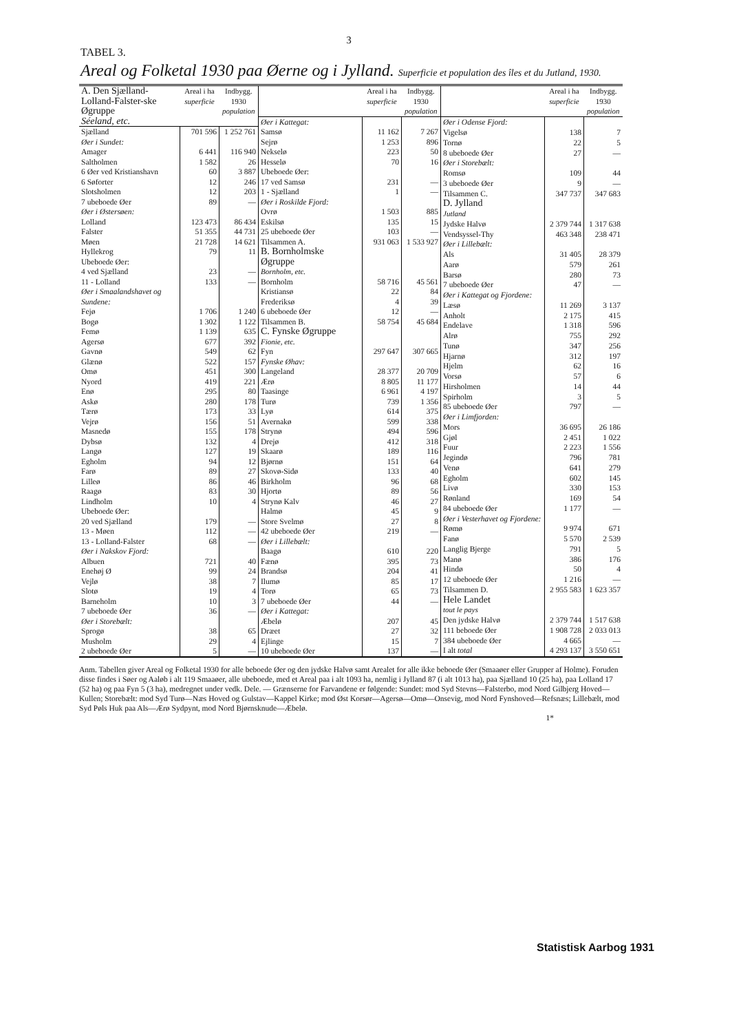3
TABEL 3.
Areal og Folketal 1930 paa Øerne og i Jylland. Superficie et population des îles et du Jutland, 1930.
| A. Den Sjælland-Lolland-Falster-ske Øgruppe Séeland, etc. | Areal i ha superficie | Indbygg. 1930 population |
| --- | --- | --- |
| Sjælland | 701 596 | 1 252 761 |
| Øer i Sundet: | | |
| Amager | 6 441 | 116 940 |
| Saltholmen | 1 582 | 26 |
| 6 Øer ved Kristianshavn | 60 | 3 887 |
| 6 Søforter | 12 | 246 |
| Slotsholmen | 12 | 203 |
| 7 ubeboede Øer | 89 | — |
| Øer i Østersøen: | | |
| Lolland | 123 473 | 86 434 |
| Falster | 51 355 | 44 731 |
| Møen | 21 728 | 14 621 |
| Hyllekrog | 79 | 11 |
| Ubeboede Øer: | | |
| 4 ved Sjælland | 23 | — |
| 11 - Lolland | 133 | — |
| Øer i Smaalandshavet og Sundene: | | |
| Fejø | 1 706 | 1 240 |
| Bogø | 1 302 | 1 122 |
| Femø | 1 139 | 635 |
| Agersø | 677 | 392 |
| Gavnø | 549 | 62 |
| Glænø | 522 | 157 |
| Omø | 451 | 300 |
| Nyord | 419 | 221 |
| Enø | 295 | 80 |
| Askø | 280 | 178 |
| Tærø | 173 | 33 |
| Vejrø | 156 | 51 |
| Masnedø | 155 | 178 |
| Dybsø | 132 | 4 |
| Langø | 127 | 19 |
| Egholm | 94 | 12 |
| Farø | 89 | 27 |
| Lilleø | 86 | 46 |
| Raagø | 83 | 30 |
| Lindholm | 10 | 4 |
| Ubeboede Øer: | | |
| 20 ved Sjælland | 179 | — |
| 13 - Møen | 112 | — |
| 13 - Lolland-Falster | 68 | — |
| Øer i Nakskov Fjord: | | |
| Albuen | 721 | 40 |
| Enehøj Ø | 99 | 24 |
| Vejlø | 38 | 7 |
| Slotø | 19 | 4 |
| Barneholm | 10 | 3 |
| 7 ubeboede Øer | 36 | — |
| Øer i Storebælt: | | |
| Sprogø | 38 | 65 |
| Musholm | 29 | 4 |
| 2 ubeboede Øer | 5 | — |
| | Areal i ha superficie | Indbygg. 1930 population |
| --- | --- | --- |
| Øer i Kattegat: | | |
| Samsø | 11 162 | 7 267 |
| Sejrø | 1 253 | 896 |
| Nekselø | 223 | 50 |
| Hesselø | 70 | 16 |
| Ubeboede Øer: | | |
| 17 ved Samsø | 231 | — |
| 1 - Sjælland | 1 | — |
| Øer i Roskilde Fjord: | | |
| Ovrø | 1 503 | 885 |
| Eskilsø | 135 | 15 |
| 25 ubeboede Øer | 103 | — |
| Tilsammen A. | 931 063 | 1 533 927 |
| B. Bornholmske Øgruppe Bornholm, etc. | | |
| Bornholm | 58 716 | 45 561 |
| Kristiansø | 22 | 84 |
| Frederiksø | 4 | 39 |
| 6 ubeboede Øer | 12 | — |
| Tilsammen B. | 58 754 | 45 684 |
| C. Fynske Øgruppe Fionie, etc. | | |
| Fyn | 297 647 | 307 665 |
| Fynske Øhav: | | |
| Langeland | 28 377 | 20 709 |
| Ærø | 8 805 | 11 177 |
| Taasinge | 6 961 | 4 197 |
| Turø | 739 | 1 356 |
| Lyø | 614 | 375 |
| Avernakø | 599 | 338 |
| Strynø | 494 | 596 |
| Drejø | 412 | 318 |
| Skaarø | 189 | 116 |
| Bjørnø | 151 | 64 |
| Skovø-Sidø | 133 | 40 |
| Birkholm | 96 | 68 |
| Hjortø | 89 | 56 |
| Strynø Kalv | 46 | 27 |
| Halmø | 45 | 9 |
| Store Svelmø | 27 | 8 |
| 42 ubeboede Øer | 219 | — |
| Øer i Lillebælt: | | |
| Baagø | 610 | 220 |
| Fænø | 395 | 73 |
| Brandsø | 204 | 41 |
| Ilumø | 85 | 17 |
| Torø | 65 | 73 |
| 7 ubeboede Øer | 44 | — |
| Øer i Kattegat: | | |
| Æbelø | 207 | 45 |
| Dræet | 27 | 32 |
| Ejlinge | 15 | 7 |
| 10 ubeboede Øer | 137 | — |
| | Areal i ha superficie | Indbygg. 1930 population |
| --- | --- | --- |
| Øer i Odense Fjord: | | |
| Vigelsø | 138 | 7 |
| Tornø | 22 | 5 |
| 8 ubeboede Øer | 27 | — |
| Øer i Storebælt: | | |
| Romsø | 109 | 44 |
| 3 ubeboede Øer | 9 | — |
| Tilsammen C. | 347 737 | 347 683 |
| D. Jylland Jutland | | |
| Jydske Halvø | 2 379 744 | 1 317 638 |
| Vendsyssel-Thy | 463 348 | 238 471 |
| Øer i Lillebælt: | | |
| Als | 31 405 | 28 379 |
| Aarø | 579 | 261 |
| Barsø | 280 | 73 |
| 7 ubeboede Øer | 47 | — |
| Øer i Kattegat og Fjordene: | | |
| Læsø | 11 269 | 3 137 |
| Anholt | 2 175 | 415 |
| Endelave | 1 318 | 596 |
| Alrø | 755 | 292 |
| Tunø | 347 | 256 |
| Hjarnø | 312 | 197 |
| Hjelm | 62 | 16 |
| Vorsø | 57 | 6 |
| Hirsholmen | 14 | 44 |
| Spirholm | 3 | 5 |
| 85 ubeboede Øer | 797 | — |
| Øer i Limfjorden: | | |
| Mors | 36 695 | 26 186 |
| Gjøl | 2 451 | 1 022 |
| Fuur | 2 223 | 1 556 |
| Jegindø | 796 | 781 |
| Venø | 641 | 279 |
| Egholm | 602 | 145 |
| Livø | 330 | 153 |
| Rønland | 169 | 54 |
| 84 ubeboede Øer | 1 177 | — |
| Øer i Vesterhavet og Fjordene: | | |
| Rømø | 9 974 | 671 |
| Fanø | 5 570 | 2 539 |
| Langlig Bjerge | 791 | 5 |
| Manø | 386 | 176 |
| Hindø | 50 | 4 |
| 12 ubeboede Øer | 1 216 | — |
| Tilsammen D. | 2 955 583 | 1 623 357 |
| Hele Landet tout le pays | | |
| Den jydske Halvø | 2 379 744 | 1 517 638 |
| 111 beboede Øer | 1 908 728 | 2 033 013 |
| 384 ubeboede Øer | 4 665 | — |
| I alt total | 4 293 137 | 3 550 651 |
Anm. Tabellen giver Areal og Folketal 1930 for alle beboede Øer og den jydske Halvø samt Arealet for alle ikke beboede Øer (Smaaøer eller Grupper af Holme). Foruden disse findes i Søer og Aaløb i alt 119 Smaaøer, alle ubeboede, med et Areal paa i alt 1093 ha, nemlig i Jylland 87 (i alt 1013 ha), paa Sjælland 10 (25 ha), paa Lolland 17 (52 ha) og paa Fyn 5 (3 ha), medregnet under vedk. Dele. — Grænserne for Farvandene er følgende: Sundet: mod Syd Stevns—Falsterbo, mod Nord Gilbjerg Hoved—Kullen; Storebælt: mod Syd Turø—Næs Hoved og Gulstav—Kappel Kirke; mod Øst Korsør—Agersø—Omø—Onsevig, mod Nord Fynshoved—Refsnæs; Lillebælt, mod Syd Pøls Huk paa Als—Ærø Sydpynt, mod Nord Bjørnsknude—Æbelø.
1*
Statistisk Aarbog 1931